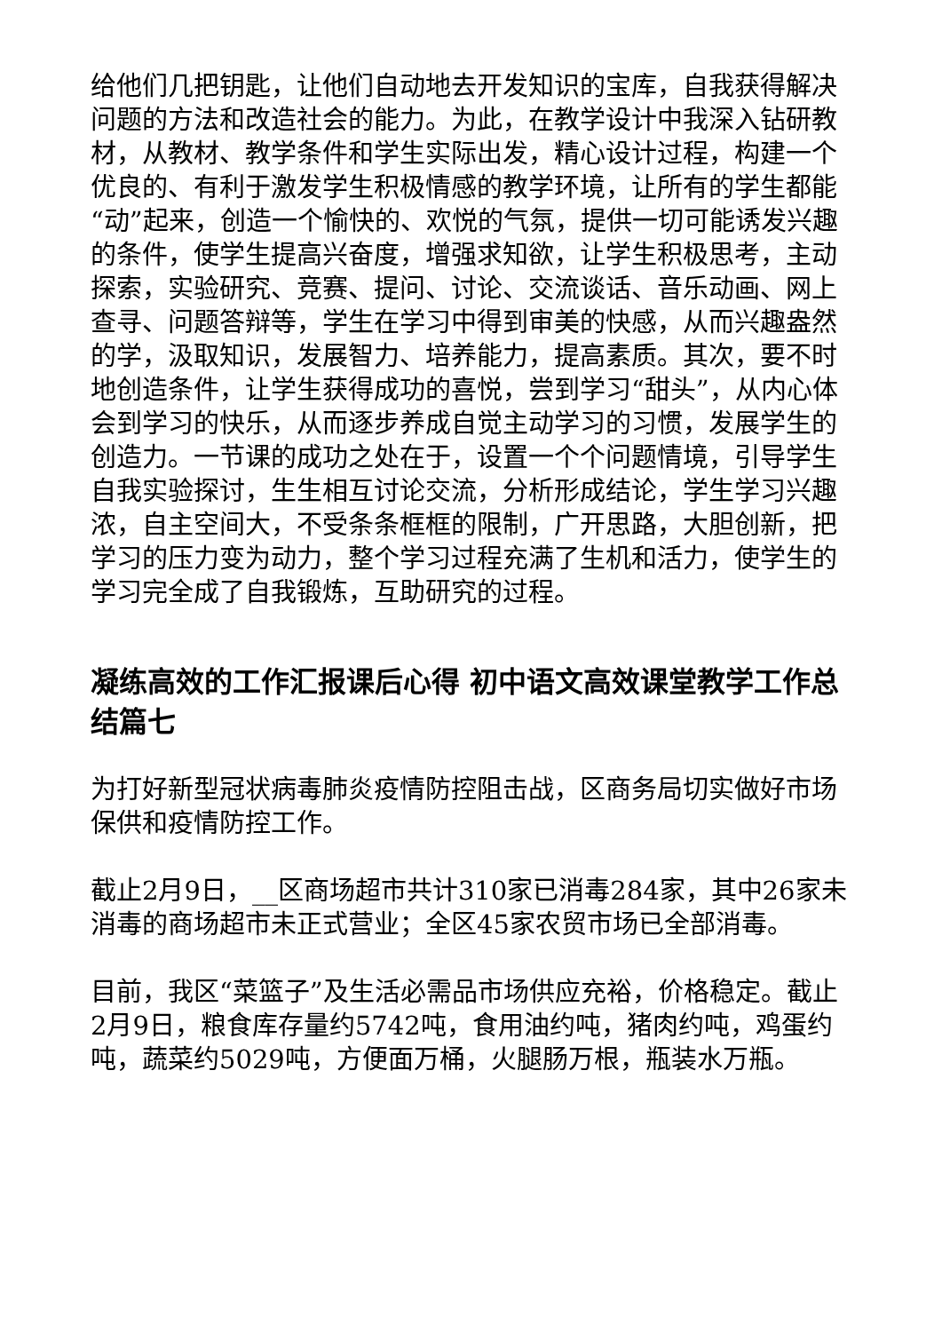给他们几把钥匙，让他们自动地去开发知识的宝库，自我获得解决问题的方法和改造社会的能力。为此，在教学设计中我深入钻研教材，从教材、教学条件和学生实际出发，精心设计过程，构建一个优良的、有利于激发学生积极情感的教学环境，让所有的学生都能“动”起来，创造一个愉快的、欢悦的气氛，提供一切可能诱发兴趣的条件，使学生提高兴奋度，增强求知欲，让学生积极思考，主动探索，实验研究、竞赛、提问、讨论、交流谈话、音乐动画、网上查寻、问题答辩等，学生在学习中得到审美的快感，从而兴趣盎然的学，汲取知识，发展智力、培养能力，提高素质。其次，要不时地创造条件，让学生获得成功的喜悦，尝到学习“甜头”，从内心体会到学习的快乐，从而逐步养成自觉主动学习的习惯，发展学生的创造力。一节课的成功之处在于，设置一个个问题情境，引导学生自我实验探讨，生生相互讨论交流，分析形成结论，学生学习兴趣浓，自主空间大，不受条条框框的限制，广开思路，大胆创新，把学习的压力变为动力，整个学习过程充满了生机和活力，使学生的学习完全成了自我锻炼，互助研究的过程。
凝练高效的工作汇报课后心得 初中语文高效课堂教学工作总结篇七
为打好新型冠状病毒肺炎疫情防控阻击战，区商务局切实做好市场保供和疫情防控工作。
截止2月9日，__区商场超市共计310家已消毒284家，其中26家未消毒的商场超市未正式营业；全区45家农贸市场已全部消毒。
目前，我区“菜篮子”及生活必需品市场供应充裕，价格稳定。截止2月9日，粮食库存量约5742吨，食用油约吨，猪肉约吨，鸡蛋约吨，蔬菜约5029吨，方便面万桶，火腿肠万根，瓶装水万瓶。